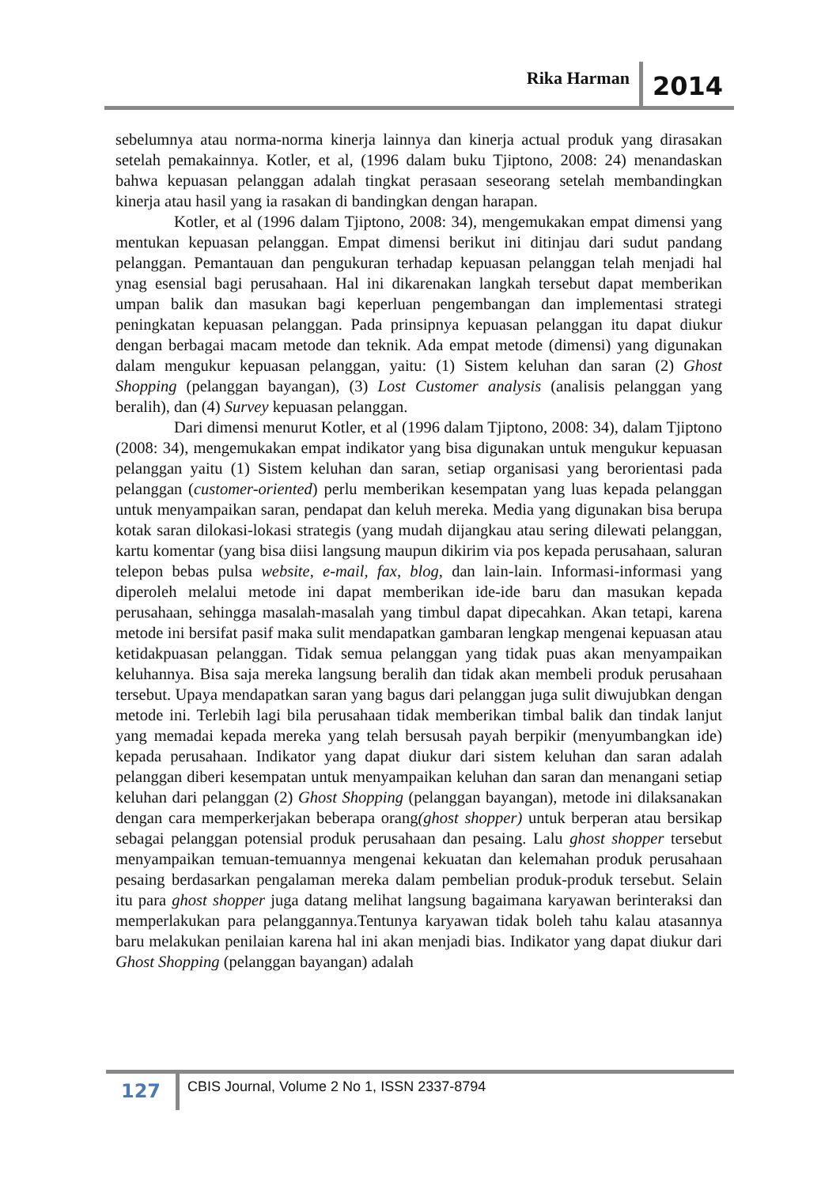Rika Harman 2014
sebelumnya atau norma-norma kinerja lainnya dan kinerja actual produk yang dirasakan setelah pemakainnya. Kotler, et al, (1996 dalam buku Tjiptono, 2008: 24) menandaskan bahwa kepuasan pelanggan adalah tingkat perasaan seseorang setelah membandingkan kinerja atau hasil yang ia rasakan di bandingkan dengan harapan.
Kotler, et al (1996 dalam Tjiptono, 2008: 34), mengemukakan empat dimensi yang mentukan kepuasan pelanggan. Empat dimensi berikut ini ditinjau dari sudut pandang pelanggan. Pemantauan dan pengukuran terhadap kepuasan pelanggan telah menjadi hal ynag esensial bagi perusahaan. Hal ini dikarenakan langkah tersebut dapat memberikan umpan balik dan masukan bagi keperluan pengembangan dan implementasi strategi peningkatan kepuasan pelanggan. Pada prinsipnya kepuasan pelanggan itu dapat diukur dengan berbagai macam metode dan teknik. Ada empat metode (dimensi) yang digunakan dalam mengukur kepuasan pelanggan, yaitu: (1) Sistem keluhan dan saran (2) Ghost Shopping (pelanggan bayangan), (3) Lost Customer analysis (analisis pelanggan yang beralih), dan (4) Survey kepuasan pelanggan.
Dari dimensi menurut Kotler, et al (1996 dalam Tjiptono, 2008: 34), dalam Tjiptono (2008: 34), mengemukakan empat indikator yang bisa digunakan untuk mengukur kepuasan pelanggan yaitu (1) Sistem keluhan dan saran, setiap organisasi yang berorientasi pada pelanggan (customer-oriented) perlu memberikan kesempatan yang luas kepada pelanggan untuk menyampaikan saran, pendapat dan keluh mereka. Media yang digunakan bisa berupa kotak saran dilokasi-lokasi strategis (yang mudah dijangkau atau sering dilewati pelanggan, kartu komentar (yang bisa diisi langsung maupun dikirim via pos kepada perusahaan, saluran telepon bebas pulsa website, e-mail, fax, blog, dan lain-lain. Informasi-informasi yang diperoleh melalui metode ini dapat memberikan ide-ide baru dan masukan kepada perusahaan, sehingga masalah-masalah yang timbul dapat dipecahkan. Akan tetapi, karena metode ini bersifat pasif maka sulit mendapatkan gambaran lengkap mengenai kepuasan atau ketidakpuasan pelanggan. Tidak semua pelanggan yang tidak puas akan menyampaikan keluhannya. Bisa saja mereka langsung beralih dan tidak akan membeli produk perusahaan tersebut. Upaya mendapatkan saran yang bagus dari pelanggan juga sulit diwujubkan dengan metode ini. Terlebih lagi bila perusahaan tidak memberikan timbal balik dan tindak lanjut yang memadai kepada mereka yang telah bersusah payah berpikir (menyumbangkan ide) kepada perusahaan. Indikator yang dapat diukur dari sistem keluhan dan saran adalah pelanggan diberi kesempatan untuk menyampaikan keluhan dan saran dan menangani setiap keluhan dari pelanggan (2) Ghost Shopping (pelanggan bayangan), metode ini dilaksanakan dengan cara memperkerjakan beberapa orang(ghost shopper) untuk berperan atau bersikap sebagai pelanggan potensial produk perusahaan dan pesaing. Lalu ghost shopper tersebut menyampaikan temuan-temuannya mengenai kekuatan dan kelemahan produk perusahaan pesaing berdasarkan pengalaman mereka dalam pembelian produk-produk tersebut. Selain itu para ghost shopper juga datang melihat langsung bagaimana karyawan berinteraksi dan memperlakukan para pelanggannya.Tentunya karyawan tidak boleh tahu kalau atasannya baru melakukan penilaian karena hal ini akan menjadi bias. Indikator yang dapat diukur dari Ghost Shopping (pelanggan bayangan) adalah
127
CBIS Journal, Volume 2 No 1, ISSN 2337-8794